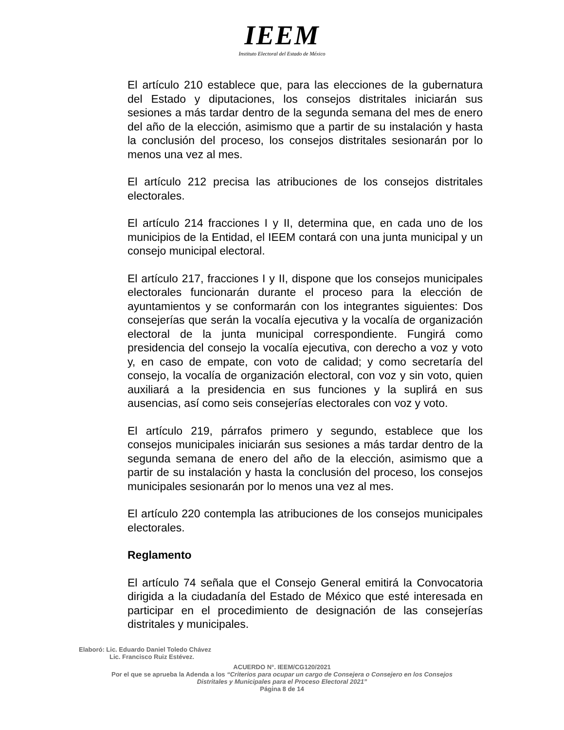IEEM
Instituto Electoral del Estado de México
El artículo 210 establece que, para las elecciones de la gubernatura del Estado y diputaciones, los consejos distritales iniciarán sus sesiones a más tardar dentro de la segunda semana del mes de enero del año de la elección, asimismo que a partir de su instalación y hasta la conclusión del proceso, los consejos distritales sesionarán por lo menos una vez al mes.
El artículo 212 precisa las atribuciones de los consejos distritales electorales.
El artículo 214 fracciones I y II, determina que, en cada uno de los municipios de la Entidad, el IEEM contará con una junta municipal y un consejo municipal electoral.
El artículo 217, fracciones I y II, dispone que los consejos municipales electorales funcionarán durante el proceso para la elección de ayuntamientos y se conformarán con los integrantes siguientes: Dos consejerías que serán la vocalía ejecutiva y la vocalía de organización electoral de la junta municipal correspondiente. Fungirá como presidencia del consejo la vocalía ejecutiva, con derecho a voz y voto y, en caso de empate, con voto de calidad; y como secretaría del consejo, la vocalía de organización electoral, con voz y sin voto, quien auxiliará a la presidencia en sus funciones y la suplirá en sus ausencias, así como seis consejerías electorales con voz y voto.
El artículo 219, párrafos primero y segundo, establece que los consejos municipales iniciarán sus sesiones a más tardar dentro de la segunda semana de enero del año de la elección, asimismo que a partir de su instalación y hasta la conclusión del proceso, los consejos municipales sesionarán por lo menos una vez al mes.
El artículo 220 contempla las atribuciones de los consejos municipales electorales.
Reglamento
El artículo 74 señala que el Consejo General emitirá la Convocatoria dirigida a la ciudadanía del Estado de México que esté interesada en participar en el procedimiento de designación de las consejerías distritales y municipales.
Elaboró: Lic. Eduardo Daniel Toledo Chávez
Lic. Francisco Ruiz Estévez.
ACUERDO N°. IEEM/CG120/2021
Por el que se aprueba la Adenda a los “Criterios para ocupar un cargo de Consejera o Consejero en los Consejos
Distritales y Municipales para el Proceso Electoral 2021”
Página 8 de 14